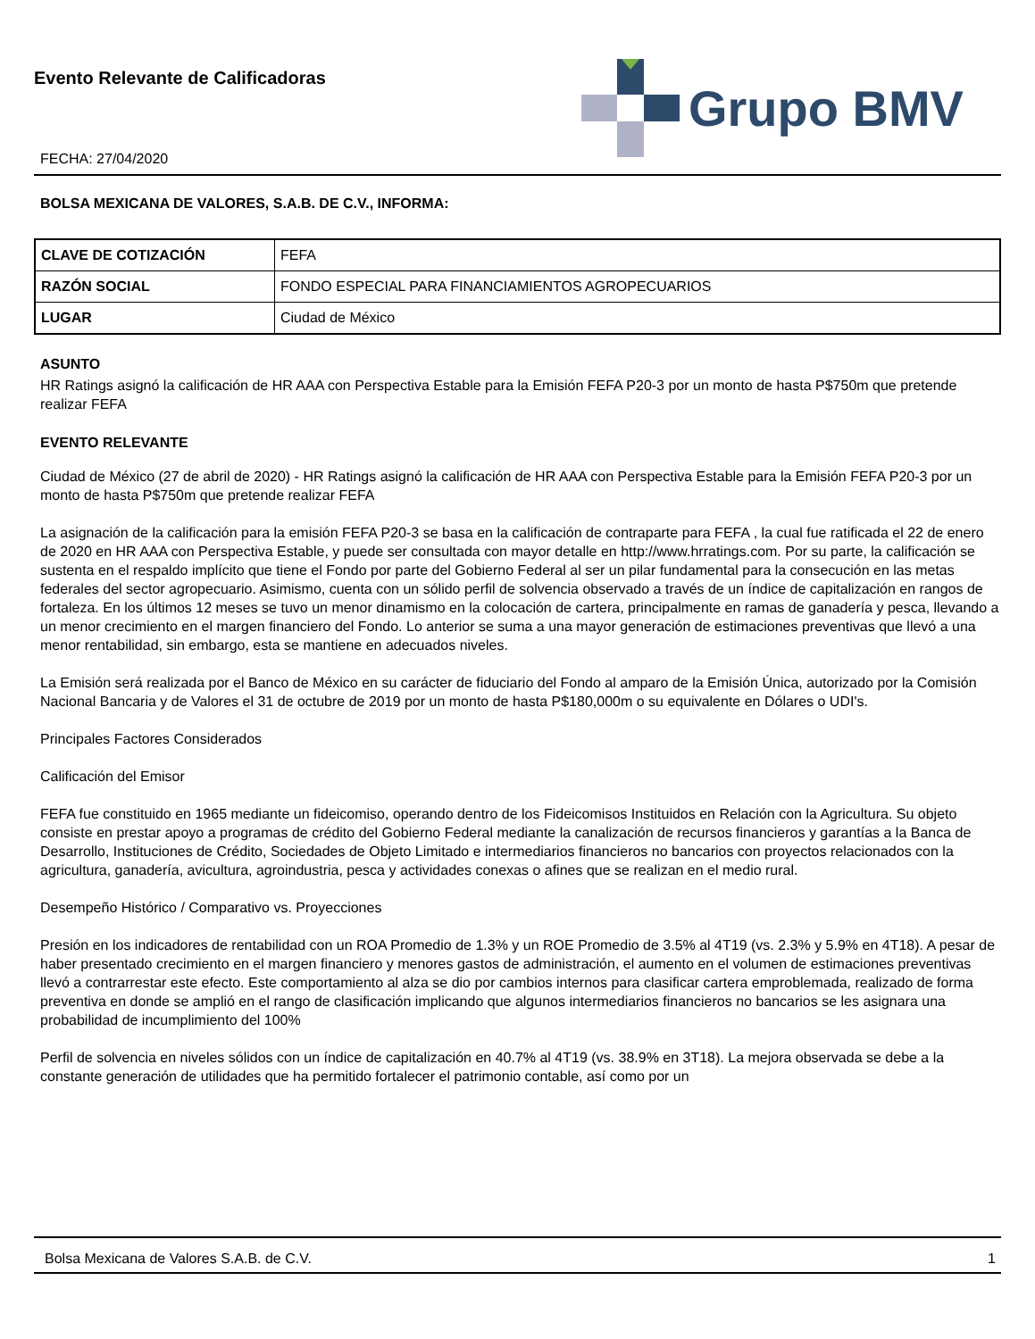Evento Relevante de Calificadoras
FECHA: 27/04/2020
Grupo BMV
BOLSA MEXICANA DE VALORES, S.A.B. DE C.V., INFORMA:
| CLAVE DE COTIZACIÓN | FEFA |
| RAZÓN SOCIAL | FONDO ESPECIAL PARA FINANCIAMIENTOS AGROPECUARIOS |
| LUGAR | Ciudad de México |
ASUNTO
HR Ratings asignó la calificación de HR AAA con Perspectiva Estable para la Emisión FEFA P20-3 por un monto de hasta P$750m que pretende realizar FEFA
EVENTO RELEVANTE
Ciudad de México (27 de abril de 2020) - HR Ratings asignó la calificación de HR AAA con Perspectiva Estable para la Emisión FEFA P20-3 por un monto de hasta P$750m que pretende realizar FEFA
La asignación de la calificación para la emisión FEFA P20-3 se basa en la calificación de contraparte para FEFA , la cual fue ratificada el 22 de enero de 2020 en HR AAA con Perspectiva Estable, y puede ser consultada con mayor detalle en http://www.hrratings.com. Por su parte, la calificación se sustenta en el respaldo implícito que tiene el Fondo por parte del Gobierno Federal al ser un pilar fundamental para la consecución en las metas federales del sector agropecuario. Asimismo, cuenta con un sólido perfil de solvencia observado a través de un índice de capitalización en rangos de fortaleza. En los últimos 12 meses se tuvo un menor dinamismo en la colocación de cartera, principalmente en ramas de ganadería y pesca, llevando a un menor crecimiento en el margen financiero del Fondo. Lo anterior se suma a una mayor generación de estimaciones preventivas que llevó a una menor rentabilidad, sin embargo, esta se mantiene en adecuados niveles.
La Emisión será realizada por el Banco de México en su carácter de fiduciario del Fondo al amparo de la Emisión Única, autorizado por la Comisión Nacional Bancaria y de Valores el 31 de octubre de 2019 por un monto de hasta P$180,000m o su equivalente en Dólares o UDI's.
Principales Factores Considerados
Calificación del Emisor
FEFA fue constituido en 1965 mediante un fideicomiso, operando dentro de los Fideicomisos Instituidos en Relación con la Agricultura. Su objeto consiste en prestar apoyo a programas de crédito del Gobierno Federal mediante la canalización de recursos financieros y garantías a la Banca de Desarrollo, Instituciones de Crédito, Sociedades de Objeto Limitado e intermediarios financieros no bancarios con proyectos relacionados con la agricultura, ganadería, avicultura, agroindustria, pesca y actividades conexas o afines que se realizan en el medio rural.
Desempeño Histórico / Comparativo vs. Proyecciones
Presión en los indicadores de rentabilidad con un ROA Promedio de 1.3% y un ROE Promedio de 3.5% al 4T19 (vs. 2.3% y 5.9% en 4T18). A pesar de haber presentado crecimiento en el margen financiero y menores gastos de administración, el aumento en el volumen de estimaciones preventivas llevó a contrarrestar este efecto. Este comportamiento al alza se dio por cambios internos para clasificar cartera emproblemada, realizado de forma preventiva en donde se amplió en el rango de clasificación implicando que algunos intermediarios financieros no bancarios se les asignara una probabilidad de incumplimiento del 100%
Perfil de solvencia en niveles sólidos con un índice de capitalización en 40.7% al 4T19 (vs. 38.9% en 3T18). La mejora observada se debe a la constante generación de utilidades que ha permitido fortalecer el patrimonio contable, así como por un
Bolsa Mexicana de Valores S.A.B. de C.V. 1